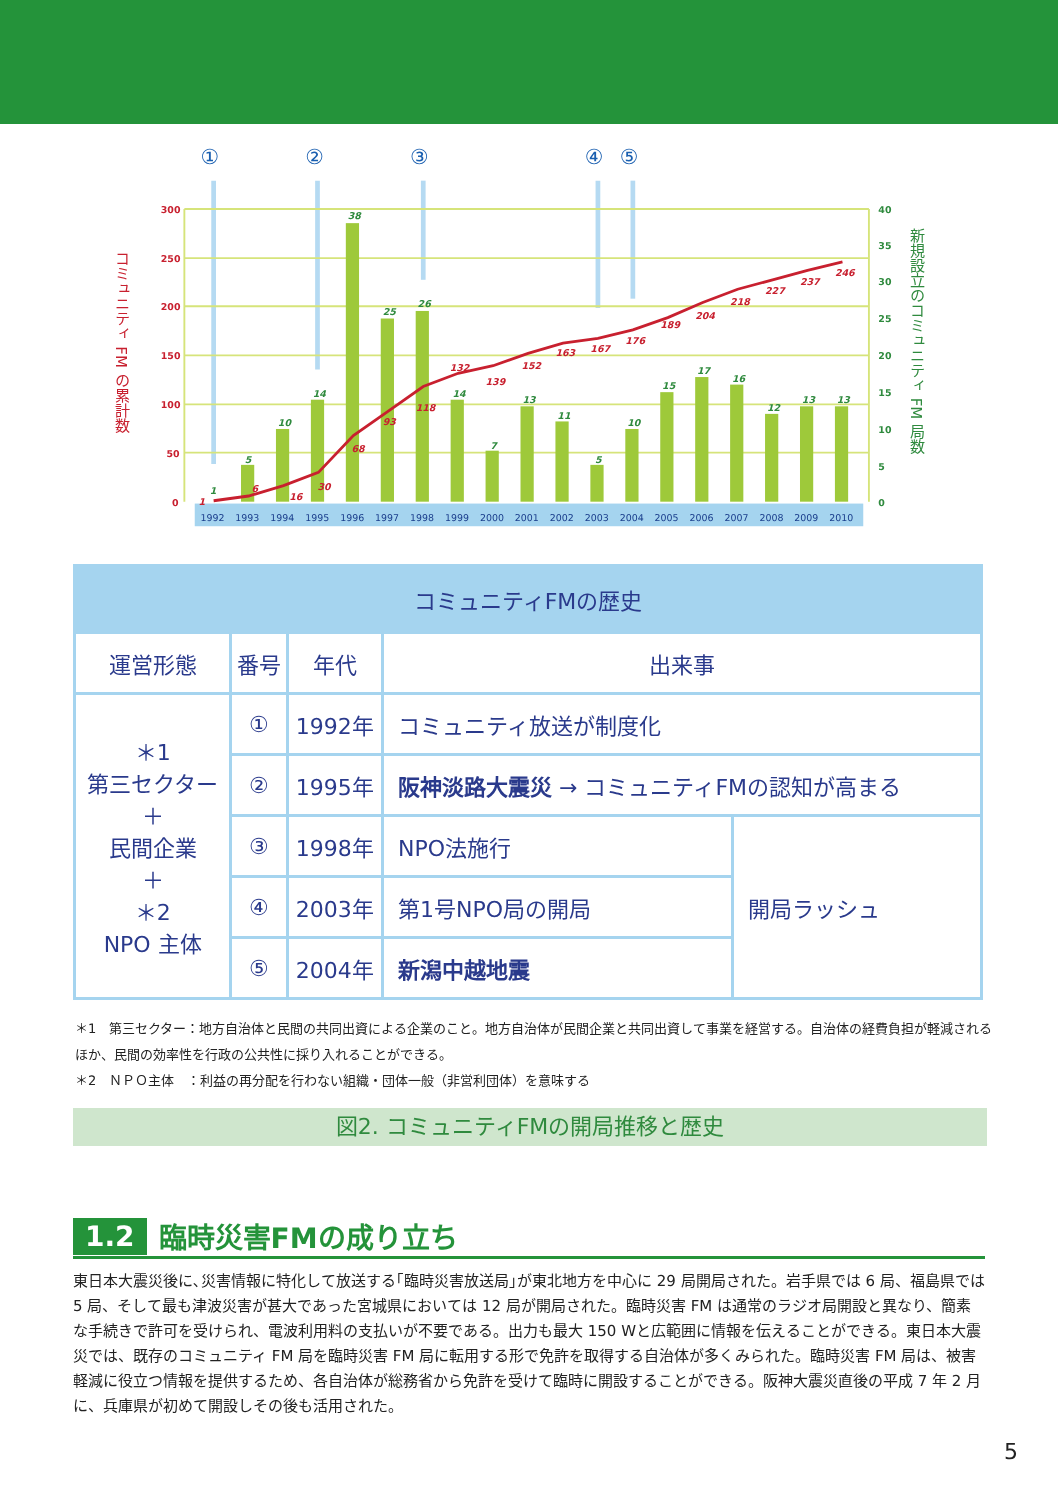①
②
③
④
⑤
1992
1993
1994
1995
1996
1997
1998
1999
2000
2001
2002
2003
2004
2005
2006
2007
2008
2009
2010
300
250
200
150
100
50
0
40
35
30
25
20
15
10
5
0
1
5
10
14
38
25
26
14
7
13
11
5
10
15
17
16
12
13
13
1
6
16
30
68
93
118
132
139
152
163
167
176
189
204
218
227
237
246
コミュニティ FM の累計数
新規設立のコミュニティ FM 局数
| コミュニティFMの歴史 | | | | |
| --- | --- | --- | --- | --- |
| 運営形態 | 番号 | 年代 | 出来事 | |
| ＊1 第三セクター ＋ 民間企業 ＋ ＊2 NPO 主体 | ① | 1992年 | コミュニティ放送が制度化 | |
| | ② | 1995年 | 阪神淡路大震災 → コミュニティFMの認知が高まる | |
| | ③ | 1998年 | NPO法施行 | 開局ラッシュ |
| | ④ | 2003年 | 第1号NPO局の開局 | |
| | ⑤ | 2004年 | 新潟中越地震 | |
＊1　第三セクター：地方自治体と民間の共同出資による企業のこと。地方自治体が民間企業と共同出資して事業を経営する。自治体の経費負担が軽減されるほか、民間の効率性を行政の公共性に採り入れることができる。
＊2　ＮＰＯ主体　：利益の再分配を行わない組織・団体一般（非営利団体）を意味する
図2. コミュニティFMの開局推移と歴史
1.2 臨時災害FMの成り立ち
東日本大震災後に､災害情報に特化して放送する｢臨時災害放送局｣が東北地方を中心に 29 局開局された。岩手県では 6 局、福島県では 5 局、そして最も津波災害が甚大であった宮城県においては 12 局が開局された。臨時災害 FM は通常のラジオ局開設と異なり、簡素な手続きで許可を受けられ、電波利用料の支払いが不要である。出力も最大 150 Wと広範囲に情報を伝えることができる。東日本大震災では、既存のコミュニティ FM 局を臨時災害 FM 局に転用する形で免許を取得する自治体が多くみられた。臨時災害 FM 局は、被害軽減に役立つ情報を提供するため、各自治体が総務省から免許を受けて臨時に開設することができる。阪神大震災直後の平成 7 年 2 月に、兵庫県が初めて開設しその後も活用された。
5